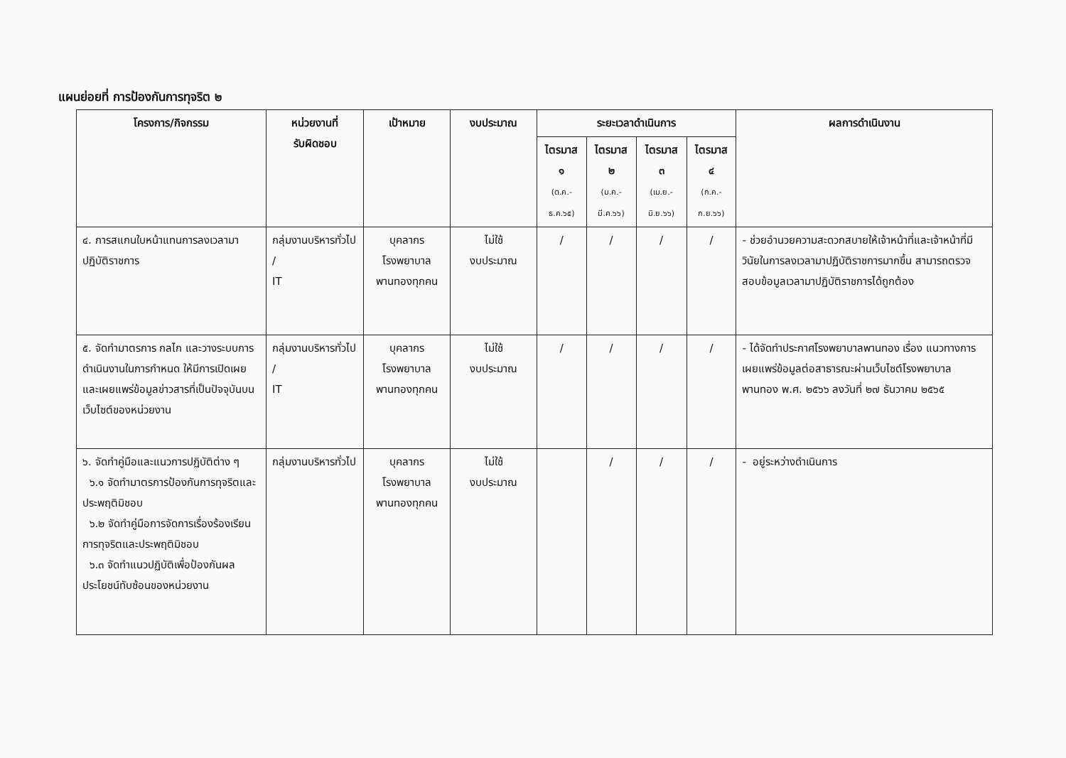แผนย่อยที่ การป้องกันการทุจริต ๒
| โครงการ/กิจกรรม | หน่วยงานที่ รับผิดชอบ | เป้าหมาย | งบประมาณ | ระยะเวลาดำเนินการ | | | | ผลการดำเนินงาน |
| --- | --- | --- | --- | --- | --- | --- | --- | --- |
| | | | | ไตรมาส ๑ (ต.ค.-ธ.ค.๖๕) | ไตรมาส ๒ (ม.ค.-มี.ค.๖๖) | ไตรมาส ๓ (เม.ย.-มิ.ย.๖๖) | ไตรมาส ๔ (ก.ค.-ก.ย.๖๖) | |
| ๔. การสแกนใบหน้าแทนการลงเวลามาปฏิบัติราชการ | กลุ่มงานบริหารทั่วไป / IT | บุคลากร โรงพยาบาล พานทองทุกคน | ไม่ใช้ งบประมาณ | / | / | / | / | - ช่วยอำนวยความสะดวกสบายให้เจ้าหน้าที่และเจ้าหน้าที่มีวินัยในการลงเวลามาปฏิบัติราชการมากขึ้น สามารถตรวจสอบข้อมูลเวลามาปฏิบัติราชการได้ถูกต้อง |
| ๕. จัดทำมาตรการ กลไก และวางระบบการดำเนินงานในการกำหนด ให้มีการเปิดเผยและเผยแพร่ข้อมูลข่าวสารที่เป็นปัจจุบันบนเว็บไซต์ของหน่วยงาน | กลุ่มงานบริหารทั่วไป / IT | บุคลากร โรงพยาบาล พานทองทุกคน | ไม่ใช้ งบประมาณ | / | / | / | / | - ได้จัดทำประกาศโรงพยาบาลพานทอง เรื่อง แนวทางการเผยแพร่ข้อมูลต่อสาธารณะผ่านเว็บไซต์โรงพยาบาลพานทอง พ.ศ. ๒๕๖๖ ลงวันที่ ๒๗ ธันวาคม ๒๕๖๕ |
| ๖. จัดทำคู่มือและแนวการปฏิบัติต่าง ๆ ๖.๑ จัดทำมาตรการป้องกันการทุจริตและประพฤติมิชอบ ๖.๒ จัดทำคู่มือการจัดการเรื่องร้องเรียนการทุจริตและประพฤติมิชอบ ๖.๓ จัดทำแนวปฏิบัติเพื่อป้องกันผลประโยชน์ทับซ้อนของหน่วยงาน | กลุ่มงานบริหารทั่วไป | บุคลากร โรงพยาบาล พานทองทุกคน | ไม่ใช้ งบประมาณ | | / | / | / | - อยู่ระหว่างดำเนินการ |